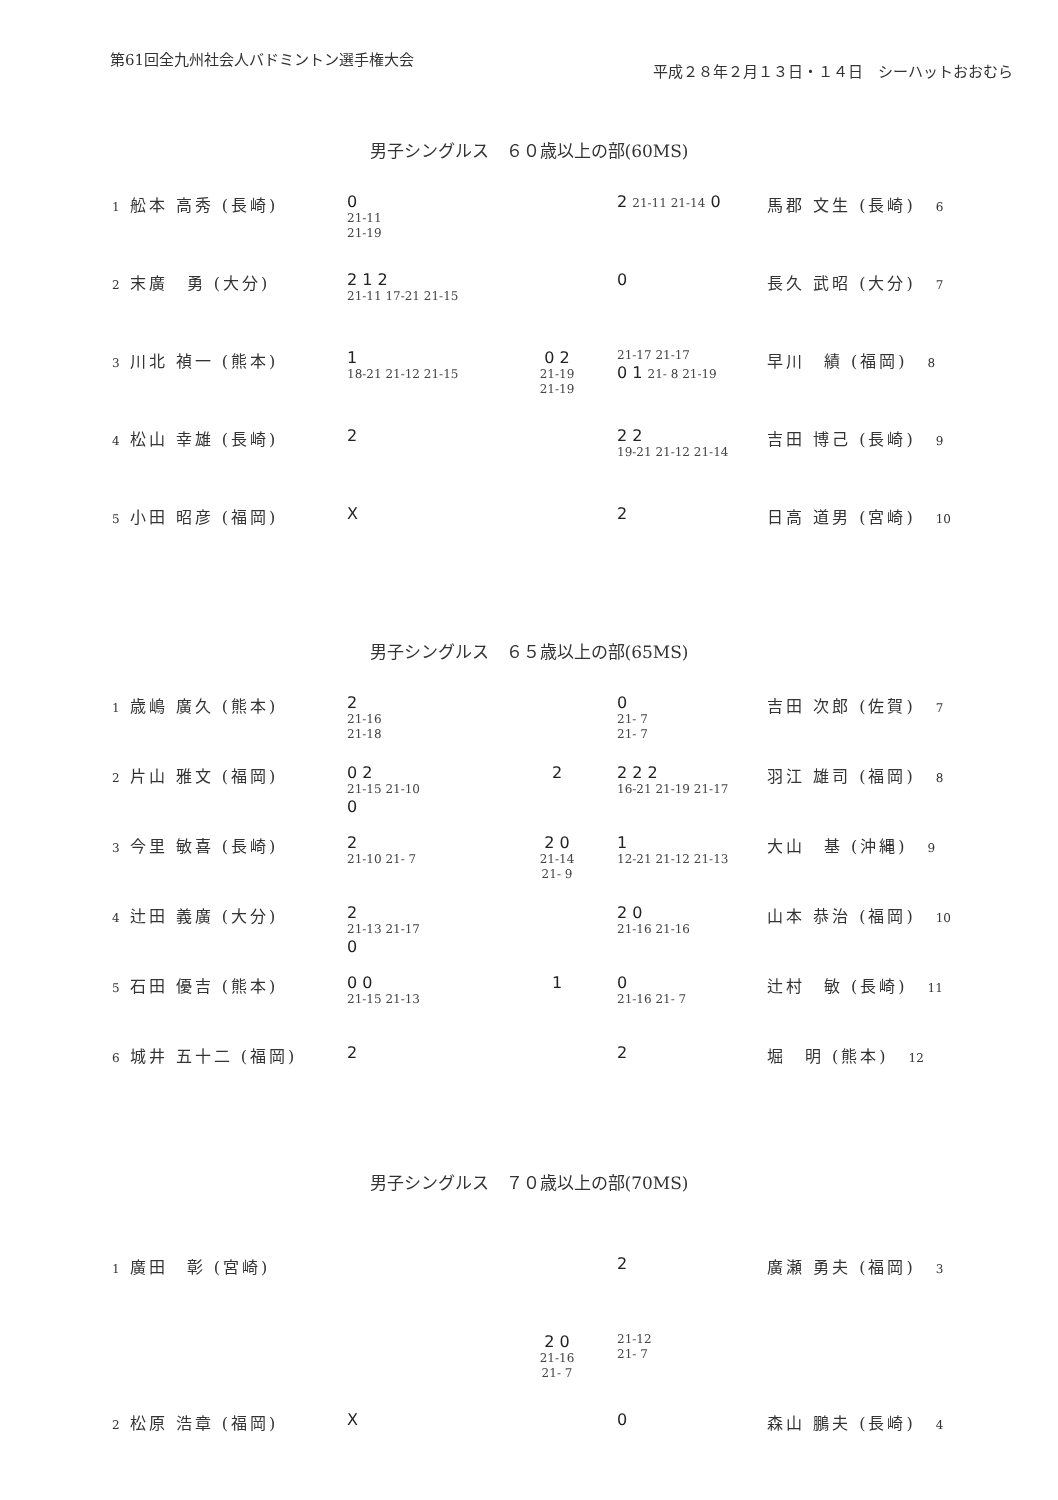第61回全九州社会人バドミントン選手権大会
平成２８年２月１３日・１４日　シーハットおおむら
男子シングルス　６０歳以上の部(60MS)
1 舩本 高秀 (長崎) 0
21-11
21-19
2 21-11 21-14 0 馬郡 文生 (長崎) 6
2 末廣　勇 (大分) 2 1 2
21-11 17-21 21-15
0 長久 武昭 (大分) 7
3 川北 禎一 (熊本) 1
18-21 21-12 21-15
0 2
21-19
21-19
21-17 21-17
0 1 21- 8 21-19
早川　績 (福岡) 8
4 松山 幸雄 (長崎) 2 2 2
19-21 21-12 21-14
吉田 博己 (長崎) 9
5 小田 昭彦 (福岡) X 2 日高 道男 (宮崎) 10
男子シングルス　６５歳以上の部(65MS)
1 歳嶋 廣久 (熊本) 2
21-16
21-18
0
21- 7
21- 7
吉田 次郎 (佐賀) 7
2 片山 雅文 (福岡) 0 2
21-15 21-10
0
2 2 2 2
16-21 21-19 21-17
羽江 雄司 (福岡) 8
3 今里 敏喜 (長崎) 2
21-10 21- 7
2 0
21-14
21- 9
1
12-21 21-12 21-13
大山　基 (沖縄) 9
4 辻田 義廣 (大分) 2
21-13 21-17
0
2 0
21-16 21-16
山本 恭治 (福岡) 10
5 石田 優吉 (熊本) 0 0
21-15 21-13
1 0
21-16 21- 7
辻村　敏 (長崎) 11
6 城井 五十二 (福岡) 2 2 堀　明 (熊本) 12
男子シングルス　７０歳以上の部(70MS)
1 廣田　彰 (宮崎) 2 廣瀬 勇夫 (福岡) 3
2 0
21-16
21- 7
21-12
21- 7
2 松原 浩章 (福岡) X 0 森山 鵬夫 (長崎) 4